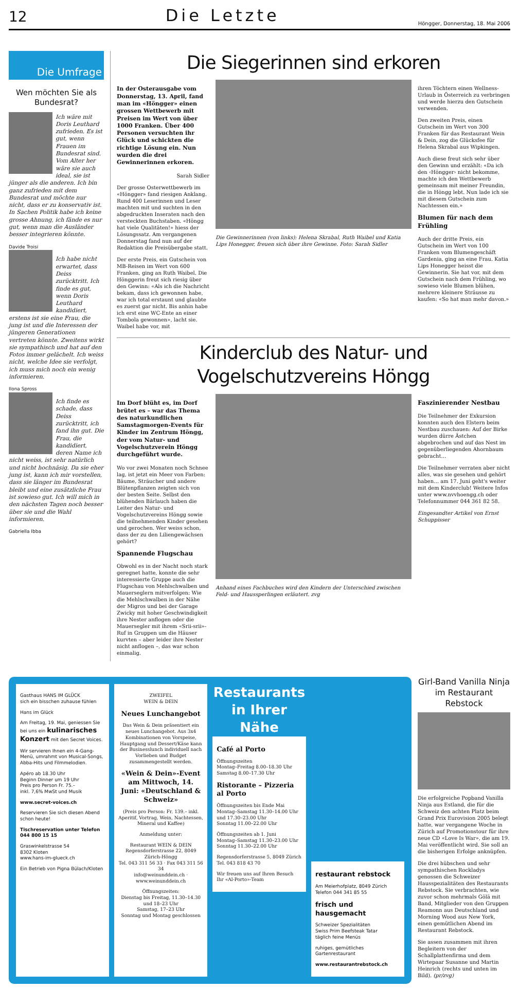12 Die Letzte Höngger, Donnerstag, 18. Mai 2006
Die Umfrage
Wen möchten Sie als Bundesrat?
Ich wäre mit Doris Leuthard zufrieden. Es ist gut, wenn Frauen im Bundesrat sind. Vom Alter her wäre sie auch ideal, sie ist jünger als die anderen. Ich bin ganz zufrieden mit dem Bundesrat und möchte nur nicht, dass er zu konservativ ist. In Sachen Politik habe ich keine grosse Ahnung, ich fände es nur gut, wenn man die Ausländer besser integrieren könnte.
Davide Troisi
Ich habe nicht erwartet, dass Deiss zurücktritt. Ich finde es gut, wenn Doris Leuthard kandidiert, erstens ist sie eine Frau, die jung ist und die Interessen der jüngeren Generationen vertreten könnte. Zweitens wirkt sie sympathisch und hat auf den Fotos immer gelächelt. Ich weiss nicht, welche Idee sie verfolgt, ich muss mich noch ein wenig informieren.
Ilona Spross
Ich finde es schade, dass Deiss zurücktritt, ich fand ihn gut. Die Frau, die kandidiert, deren Name ich nicht weiss, ist sehr natürlich und nicht hochnäsig. Da sie eher jung ist, kann ich mir vorstellen, dass sie länger im Bundesrat bleibt und eine zusätzliche Frau ist sowieso gut. Ich will mich in den nächsten Tagen noch besser über sie und die Wahl informieren.
Gabriella Ibba
Die Siegerinnen sind erkoren
In der Osterausgabe vom Donnerstag, 13. April, fand man im «Höngger» einen grossen Wettbewerb mit Preisen im Wert von über 1000 Franken. Über 400 Personen versuchten ihr Glück und schickten die richtige Lösung ein. Nun wurden die drei Gewinnerinnen erkoren.
Sarah Sidler
Der grosse Osterwettbewerb im «Höngger» fand riesigen Anklang. Rund 400 Leserinnen und Leser machten mit und suchten in den abgedruckten Inseraten nach den versteckten Buchstaben. «Höngg hat viele Qualitäten!» hiess der Lösungssatz. Am vergangenen Donnerstag fand nun auf der Redaktion die Preisübergabe statt.
Der erste Preis, ein Gutschein von MB-Reisen im Wert von 600 Franken, ging an Ruth Waibel. Die Hönggerin freut sich riesig über den Gewinn: «Als ich die Nachricht bekam, dass ich gewonnen habe, war ich total erstaunt und glaubte es zuerst gar nicht. Bis anhin habe ich erst eine WC-Ente an einer Tombola gewonnen», lacht sie. Waibel habe vor, mit
Die Gewinnerinnen (von links): Helena Skrabal, Ruth Waibel und Katia Lips Honegger, freuen sich über ihre Gewinne. Foto: Sarah Sidler
ihren Töchtern einen Wellness-Urlaub in Österreich zu verbringen und werde hierzu den Gutschein verwenden.
Den zweiten Preis, einen Gutschein im Wert von 300 Franken für das Restaurant Wein & Dein, zog die Glücksfee für Helena Skrabal aus Wipkingen.
Auch diese freut sich sehr über den Gewinn und erzählt: «Da ich den ‹Höngger› nicht bekomme, machte ich den Wettbewerb gemeinsam mit meiner Freundin, die in Höngg lebt. Nun lade ich sie mit diesem Gutschein zum Nachtessen ein.»
Blumen für nach dem Frühling
Auch der dritte Preis, ein Gutschein im Wert von 100 Franken vom Blumengeschäft Gardenia, ging an eine Frau. Katia Lips Honegger heisst die Gewinnerin. Sie hat vor, mit dem Gutschein nach dem Frühling, wo sowieso viele Blumen blühen, mehrere kleinere Sträusse zu kaufen: «So hat man mehr davon.»
Kinderclub des Natur- und Vogelschutzvereins Höngg
Im Dorf blüht es, im Dorf brütet es – war das Thema des naturkundlichen Samstagmorgen-Events für Kinder im Zentrum Höngg, der vom Natur- und Vogelschutzverein Höngg durchgeführt wurde.
Wo vor zwei Monaten noch Schnee lag, ist jetzt ein Meer von Farben: Bäume, Sträucher und andere Blütenpflanzen zeigten sich von der besten Seite. Selbst den blühenden Bärlauch haben die Leiter des Natur- und Vogelschutzvereins Höngg sowie die teilnehmenden Kinder gesehen und gerochen. Wer weiss schon, dass der zu den Liliengewächsen gehört?
Spannende Flugschau
Obwohl es in der Nacht noch stark geregnet hatte, konnte die sehr interessierte Gruppe auch die Flugschau von Mehlschwalben und Mauerseglern mitverfolgen: Wie die Mehlschwalben in der Nähe der Migros und bei der Garage Zwicky mit hoher Geschwindigkeit ihre Nester anflogen oder die Mauersegler mit ihrem «Srii-srii»-Ruf in Gruppen um die Häuser kurvten – aber leider ihre Nester nicht anflogen –, das war schon einmalig.
Anhand eines Fachbuches wird den Kindern der Unterschied zwischen Feld- und Haussperlingen erläutert. zvg
Faszinierender Nestbau
Die Teilnehmer der Exkursion konnten auch den Elstern beim Nestbau zuschauen: Auf der Birke wurden dürre Ästchen abgebrochen und auf das Nest im gegenüberliegenden Ahornbaum gebracht…
Die Teilnehmer verraten aber nicht alles, was sie gesehen und gehört haben… am 17. Juni geht's weiter mit dem Kinderclub! Weitere Infos unter www.nvvhoengg.ch oder Telefonnummer 044 361 82 58.
Eingesandter Artikel von Ernst Schuppisser
Gasthaus HANS IM GLÜCK
sich ein bisschen zuhause fühlen
Hans im Glück
Am Freitag, 19. Mai, geniessen Sie bei uns ein kulinarisches Konzert mit den Secret Voices.
Wir servieren Ihnen ein 4-Gang-Menü, umrahmt von Musical-Songs, Abba-Hits und Filmmelodien.
Apéro ab 18.30 Uhr
Beginn Dinner um 19 Uhr
Preis pro Person Fr. 75.–
inkl. 7,6% MwSt und Musik
www.secret-voices.ch
Reservieren Sie sich diesen Abend schon heute!
Tischreservation unter Telefon 044 800 15 15
Graswinkelstrasse 54
8302 Kloten
www.hans-im-glueck.ch
Ein Betrieb von Pigna Bülach/Kloten
ZWEIFEL
WEIN & DEIN
Neues Lunchangebot
Das Wein & Dein präsentiert ein neues Lunchangebot. Aus 3x4 Kombinationen von Vorspeise, Hauptgang und Dessert/Käse kann der Businesslunch individuell nach Vorlieben und Budget zusammengestellt werden.
«Wein & Dein»-Event am Mittwoch, 14. Juni: «Deutschland & Schweiz»
(Preis pro Person: Fr. 139.– inkl. Aperitif, Vortrag, Wein, Nachtessen, Mineral und Kaffee)
Anmeldung unter:
Restaurant WEIN & DEIN
Regensdorferstrasse 22, 8049 Zürich-Höngg
Tel. 043 311 56 33 · Fax 043 311 56 34
info@weinunddein.ch · www.weinunddein.ch
Öffnungszeiten:
Dienstag bis Freitag, 11.30–14.30 und 18–23 Uhr
Samstag, 17–23 Uhr
Sonntag und Montag geschlossen
Restaurants in Ihrer Nähe
Café al Porto
Öffnungszeiten
Montag–Freitag 8.00–18.30 Uhr
Samstag 8.00–17.30 Uhr
Ristorante – Pizzeria al Porto
Öffnungszeiten bis Ende Mai
Montag–Samstag 11.30–14.00 Uhr und 17.30–23.00 Uhr
Sonntag 11.00–22.00 Uhr
Öffnungszeiten ab 1. Juni
Montag–Samstag 11.30–23.00 Uhr
Sonntag 11.30–22.00 Uhr
Regensdorferstrasse 5, 8049 Zürich
Tel. 043 818 43 70
Wir freuen uns auf Ihren Besuch
Ihr «Al-Porto»-Team
restaurant rebstock
Am Meierhofplatz, 8049 Zürich
Telefon 044 341 85 55
frisch und hausgemacht
Schweizer Spezialitäten
Swiss Prim Beefsteak Tatar
täglich feine Menüs
ruhiges, gemütliches Gartenrestaurant
www.restaurantrebstock.ch
Girl-Band Vanilla Ninja im Restaurant Rebstock
Die erfolgreiche Popband Vanilla Ninja aus Estland, die für die Schweiz den achten Platz beim Grand Prix Eurovision 2005 belegt hatte, war vergangene Woche in Zürich auf Promotionstour für ihre neue CD «Love Is War», die am 19. Mai veröffentlicht wird. Sie soll an die bisherigen Erfolge anknüpfen.
Die drei hübschen und sehr sympathischen Rockladys genossen die Schweizer Hausspezialitäten des Restaurants Rebstock. Sie verbrachten, wie zuvor schon mehrmals Gölä mit Band, Mitglieder von den Gruppen Reamonn aus Deutschland und Morning Wood aus New York, einen gemütlichen Abend im Restaurant Rebstock.
Sie assen zusammen mit ihren Begleitern von der Schallplattenfirma und dem Wirtepaar Susanne und Martin Heinrich (rechts und unten im Bild). (pr/zvg)